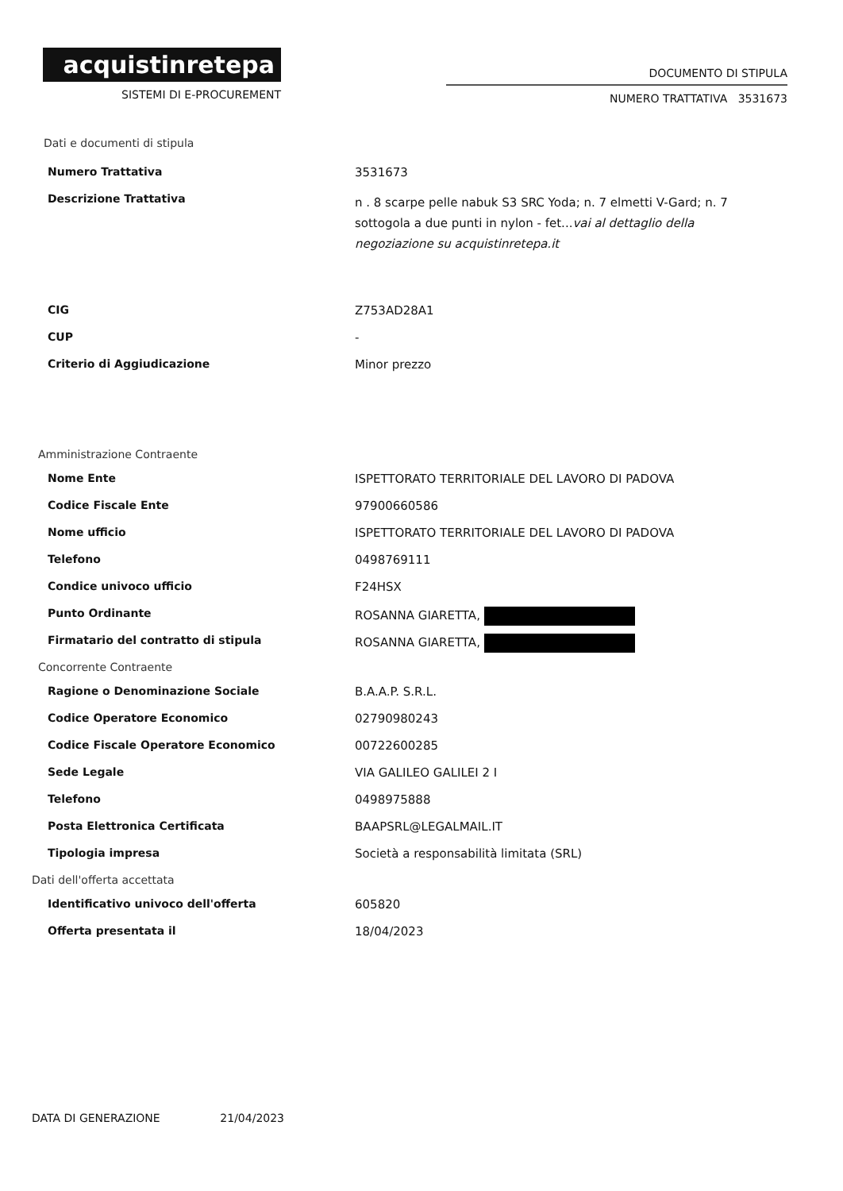acquistinretepa
SISTEMI DI E-PROCUREMENT
DOCUMENTO DI STIPULA
NUMERO TRATTATIVA 3531673
Dati e documenti di stipula
| Numero Trattativa | 3531673 |
| Descrizione Trattativa | n . 8 scarpe pelle nabuk S3 SRC Yoda; n. 7 elmetti V-Gard; n. 7 sottogola a due punti in nylon - fet... vai al dettaglio della negoziazione su acquistinretepa.it |
| CIG | Z753AD28A1 |
| CUP | - |
| Criterio di Aggiudicazione | Minor prezzo |
Amministrazione Contraente
| Nome Ente | ISPETTORATO TERRITORIALE DEL LAVORO DI PADOVA |
| Codice Fiscale Ente | 97900660586 |
| Nome ufficio | ISPETTORATO TERRITORIALE DEL LAVORO DI PADOVA |
| Telefono | 0498769111 |
| Condice univoco ufficio | F24HSX |
| Punto Ordinante | ROSANNA GIARETTA, |
| Firmatario del contratto di stipula | ROSANNA GIARETTA, |
Concorrente Contraente
| Ragione o Denominazione Sociale | B.A.A.P. S.R.L. |
| Codice Operatore Economico | 02790980243 |
| Codice Fiscale Operatore Economico | 00722600285 |
| Sede Legale | VIA GALILEO GALILEI 2 I |
| Telefono | 0498975888 |
| Posta Elettronica Certificata | BAAPSRL@LEGALMAIL.IT |
| Tipologia impresa | Società a responsabilità limitata (SRL) |
Dati dell'offerta accettata
| Identificativo univoco dell'offerta | 605820 |
| Offerta presentata il | 18/04/2023 |
DATA DI GENERAZIONE 21/04/2023